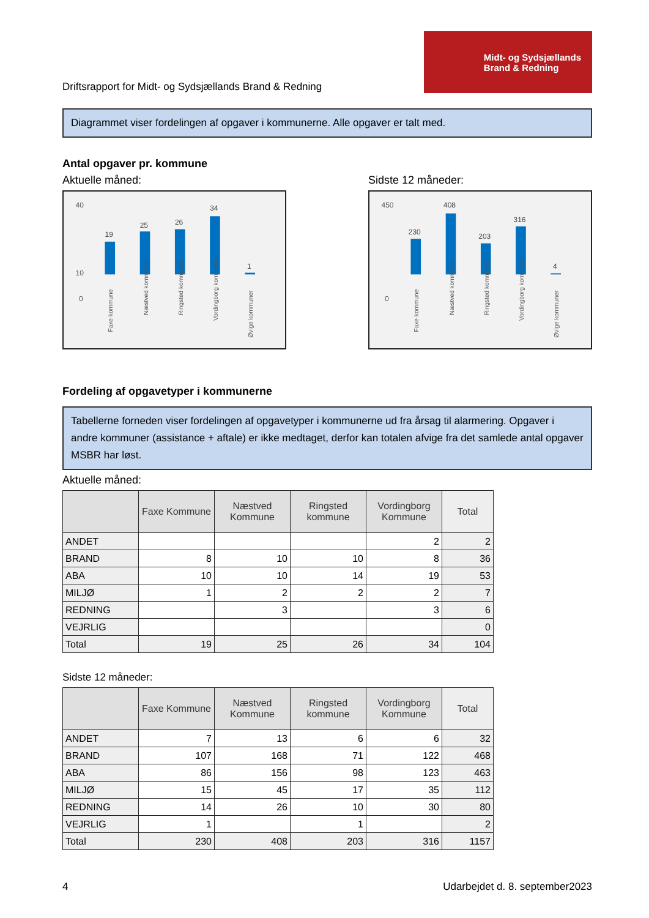Driftsrapport for Midt- og Sydsjællands Brand & Redning
Midt- og Sydsjællands
Brand & Redning
Diagrammet viser fordelingen af opgaver i kommunerne. Alle opgaver er talt med.
Antal opgaver pr. kommune
Aktuelle måned: Sidste 12 måneder:
40
10
0
19
25
26
34
1
Faxe kommune
Næstved kommune
Ringsted kommune
Vordingborg kommune
Øvige kommuner
450
0
230
408
203
316
4
Faxe kommune
Næstved kommune
Ringsted kommune
Vordingborg kommune
Øvige kommuner
Fordeling af opgavetyper i kommunerne
Tabellerne forneden viser fordelingen af opgavetyper i kommunerne ud fra årsag til alarmering. Opgaver i andre kommuner (assistance + aftale) er ikke medtaget, derfor kan totalen afvige fra det samlede antal opgaver MSBR har løst.
Aktuelle måned:
| | Faxe Kommune | Næstved Kommune | Ringsted kommune | Vordingborg Kommune | Total |
| --- | --- | --- | --- | --- | --- |
| ANDET | | | | 2 | 2 |
| BRAND | 8 | 10 | 10 | 8 | 36 |
| ABA | 10 | 10 | 14 | 19 | 53 |
| MILJØ | 1 | 2 | 2 | 2 | 7 |
| REDNING | | 3 | | 3 | 6 |
| VEJRLIG | | | | | 0 |
| Total | 19 | 25 | 26 | 34 | 104 |
Sidste 12 måneder:
| | Faxe Kommune | Næstved Kommune | Ringsted kommune | Vordingborg Kommune | Total |
| --- | --- | --- | --- | --- | --- |
| ANDET | 7 | 13 | 6 | 6 | 32 |
| BRAND | 107 | 168 | 71 | 122 | 468 |
| ABA | 86 | 156 | 98 | 123 | 463 |
| MILJØ | 15 | 45 | 17 | 35 | 112 |
| REDNING | 14 | 26 | 10 | 30 | 80 |
| VEJRLIG | 1 | | 1 | | 2 |
| Total | 230 | 408 | 203 | 316 | 1157 |
4 Udarbejdet d. 8. september2023